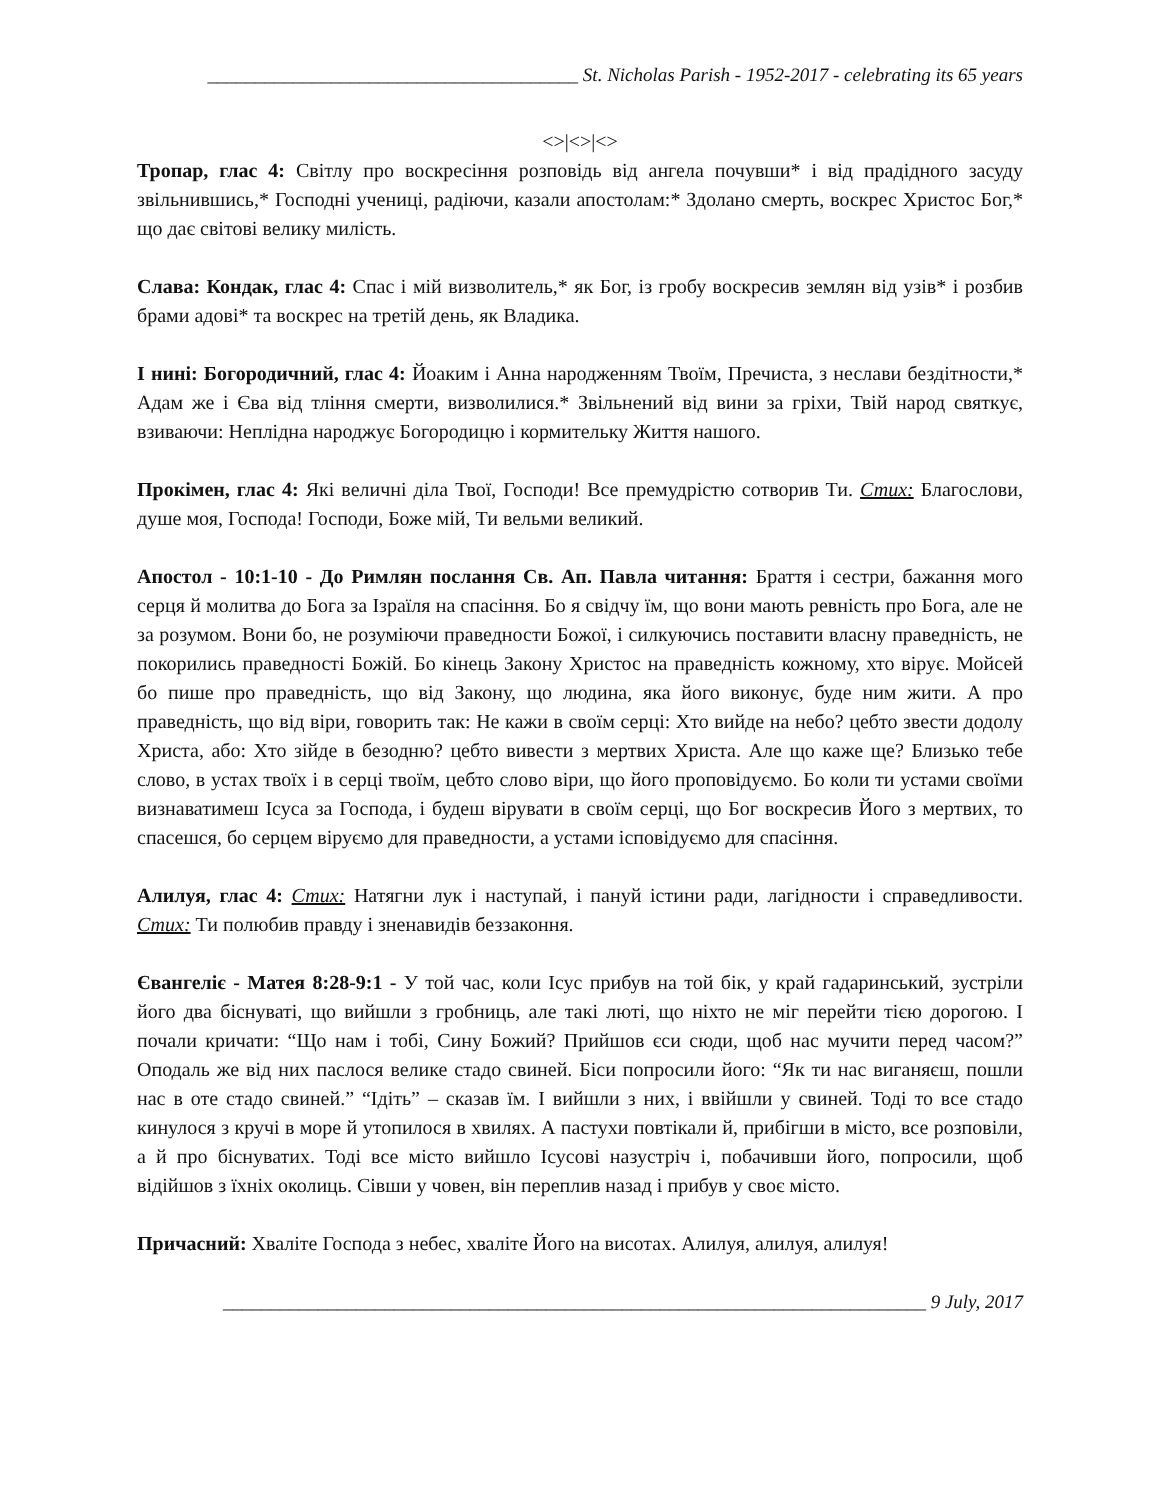_______________________________________ St. Nicholas Parish - 1952-2017 - celebrating its 65 years
<>|<>|<>
Тропар, глас 4: Світлу про воскресіння розповідь від ангела почувши* і від прадідного засуду звільнившись,* Господні учениці, радіючи, казали апостолам:* Здолано смерть, воскрес Христос Бог,* що дає світові велику милість.
Слава: Кондак, глас 4: Спас і мій визволитель,* як Бог, із гробу воскресив землян від узів* і розбив брами адові* та воскрес на третій день, як Владика.
І нині: Богородичний, глас 4: Йоаким і Анна народженням Твоїм, Пречиста, з неслави бездітности,* Адам же і Єва від тління смерти, визволилися.* Звільнений від вини за гріхи, Твій народ святкує, взиваючи: Неплідна народжує Богородицю і кормительку Життя нашого.
Прокімен, глас 4: Які величні діла Твої, Господи! Все премудрістю сотворив Ти. Стих: Благослови, душе моя, Господа! Господи, Боже мій, Ти вельми великий.
Апостол - 10:1-10 - До Римлян послання Св. Ап. Павла читання: Браття і сестри, бажання мого серця й молитва до Бога за Ізраїля на спасіння. Бо я свідчу їм, що вони мають ревність про Бога, але не за розумом. Вони бо, не розуміючи праведности Божої, і силкуючись поставити власну праведність, не покорились праведності Божій. Бо кінець Закону Христос на праведність кожному, хто вірує. Мойсей бо пише про праведність, що від Закону, що людина, яка його виконує, буде ним жити. А про праведність, що від віри, говорить так: Не кажи в своїм серці: Хто вийде на небо? цебто звести додолу Христа, або: Хто зійде в безодню? цебто вивести з мертвих Христа. Але що каже ще? Близько тебе слово, в устах твоїх і в серці твоїм, цебто слово віри, що його проповідуємо. Бо коли ти устами своїми визнаватимеш Ісуса за Господа, і будеш вірувати в своїм серці, що Бог воскресив Його з мертвих, то спасешся, бо серцем віруємо для праведности, а устами ісповідуємо для спасіння.
Алилуя, глас 4: Стих: Натягни лук і наступай, і пануй істини ради, лагідности і справедливости. Стих: Ти полюбив правду і зненавидів беззаконня.
Євангеліє - Матея 8:28-9:1 - У той час, коли Ісус прибув на той бік, у край гадаринський, зустріли його два біснуваті, що вийшли з гробниць, але такі люті, що ніхто не міг перейти тією дорогою. І почали кричати: “Що нам і тобі, Сину Божий? Прийшов єси сюди, щоб нас мучити перед часом?” Оподаль же від них паслося велике стадо свиней. Біси попросили його: “Як ти нас виганяєш, пошли нас в оте стадо свиней.” “Ідіть” – сказав їм. І вийшли з них, і ввійшли у свиней. Тоді то все стадо кинулося з кручі в море й утопилося в хвилях. А пастухи повтікали й, прибігши в місто, все розповіли, а й про біснуватих. Тоді все місто вийшло Ісусові назустріч і, побачивши його, попросили, щоб відійшов з їхніх околиць. Сівши у човен, він переплив назад і прибув у своє місто.
Причасний: Хваліте Господа з небес, хваліте Його на висотах. Алилуя, алилуя, алилуя!
__________________________________________________________________________ 9 July, 2017